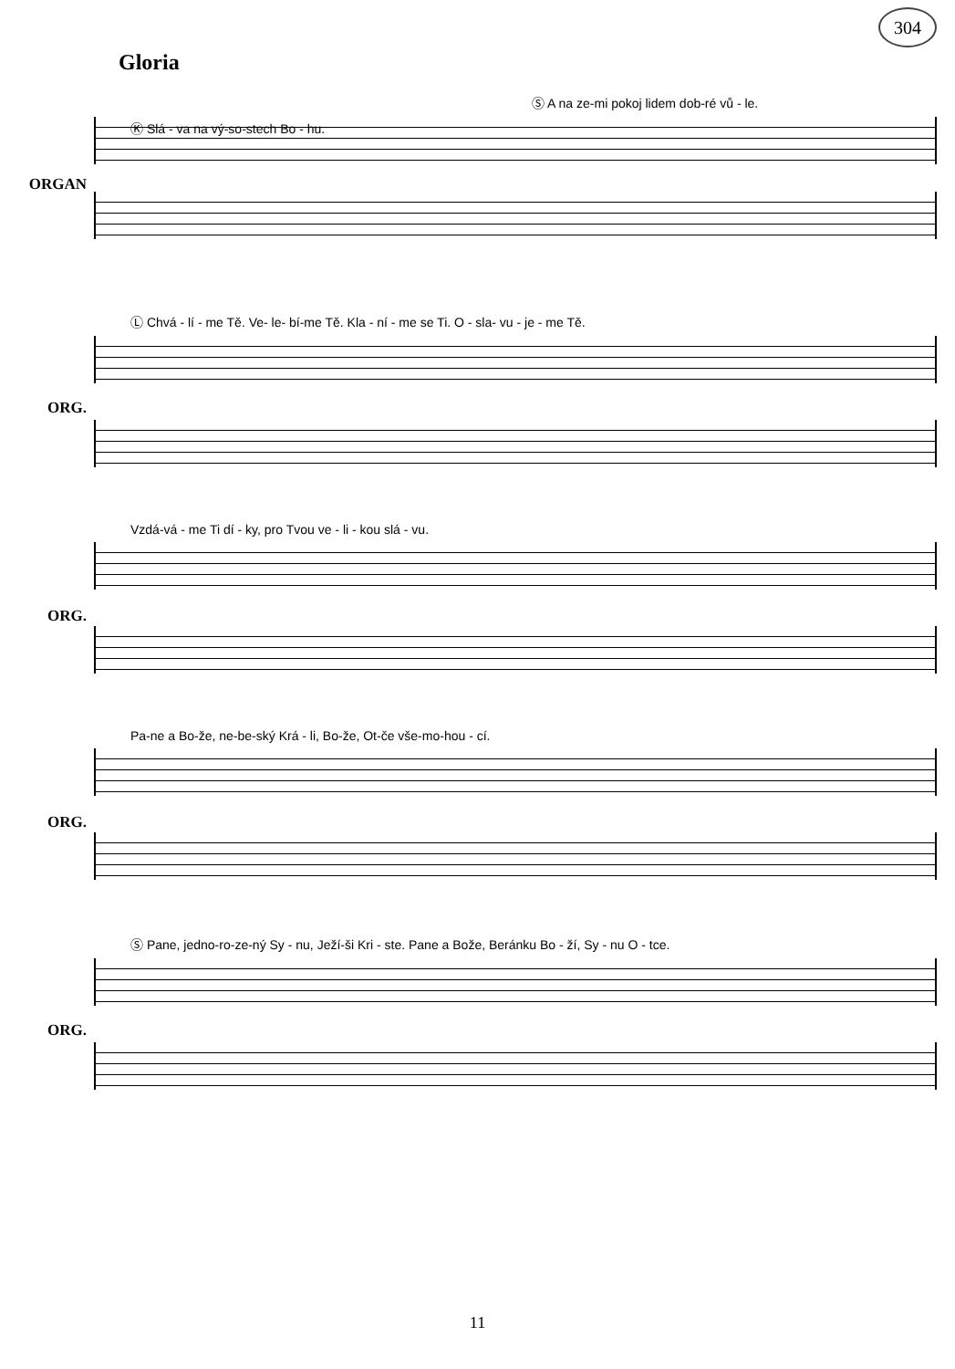304
Gloria
ORGAN
Ⓢ A na ze-mi pokoj lidem dob-ré vů - le.
Ⓚ Slá - va na vý-so-stech Bo - hu.
ORG.
Ⓛ Chvá - lí - me Tě. Ve- le- bí-me Tě. Kla - ní - me se Ti. O - sla- vu - je - me Tě.
ORG.
Vzdá-vá - me Ti dí - ky, pro Tvou ve - li - kou slá - vu.
ORG.
Pa-ne a Bo-že, ne-be-ský Krá - li, Bo-že, Ot-če vše-mo-hou - cí.
ORG.
Ⓢ Pane, jedno-ro-ze-ný Sy - nu, Ježí-ši Kri - ste. Pane a Bože, Beránku Bo - ží, Sy - nu O - tce.
11